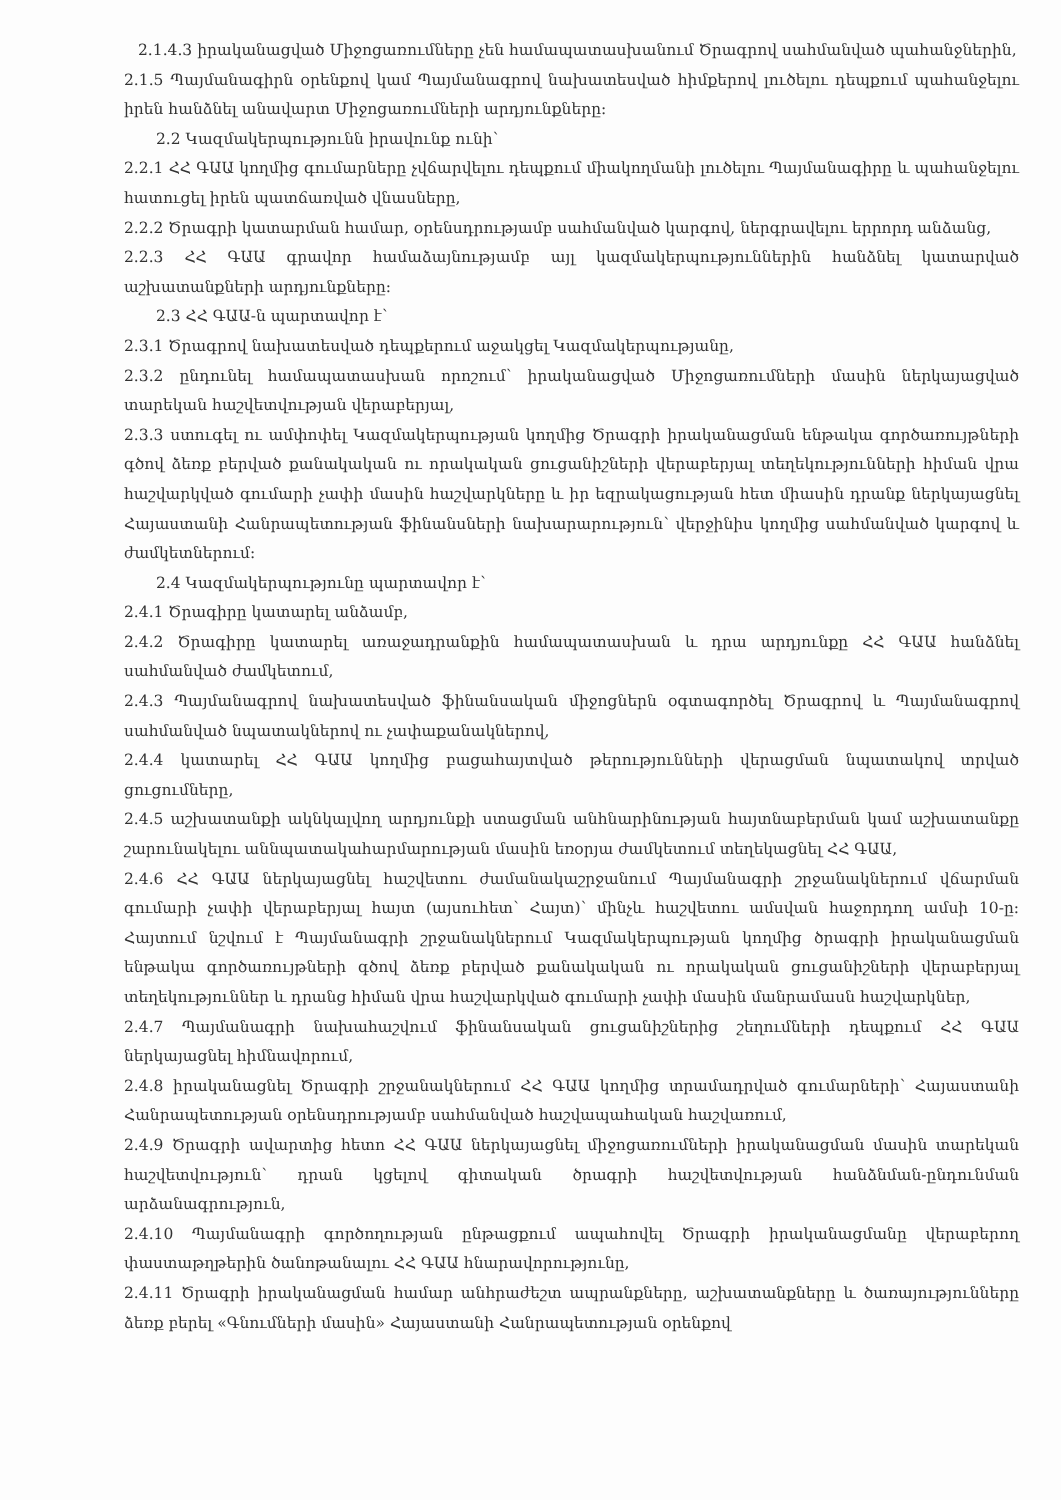2.1.4.3 իրականացված Միջոցառումները չեն համապատասխանում Ծրագրով սահմանված պահանջներին,
2.1.5 Պայմանագիրն օրենքով կամ Պայմանագրով նախատեսված հիմքերով լուծելու դեպքում պահանջելու իրեն հանձնել անավարտ Միջոցառումների արդյունքները:
2.2 Կազմակերպությունն իրավունք ունի՝
2.2.1 ՀՀ ԳԱԱ կողմից գումարները չվճարվելու դեպքում միակողմանի լուծելու Պայմանագիրը և պահանջելու հատուցել իրեն պատճառված վնասները,
2.2.2 Ծրագրի կատարման համար, օրենսդրությամբ սահմանված կարգով, ներգրավելու երրորդ անձանց,
2.2.3 ՀՀ ԳԱԱ գրավոր համաձայնությամբ այլ կազմակերպություններին հանձնել կատարված աշխատանքների արդյունքները:
2.3 ՀՀ ԳԱԱ-ն պարտավոր է՝
2.3.1 Ծրագրով նախատեսված դեպքերում աջակցել Կազմակերպությանը,
2.3.2 ընդունել համապատասխան որոշում՝ իրականացված Միջոցառումների մասին ներկայացված տարեկան հաշվետվության վերաբերյալ,
2.3.3 ստուգել ու ամփոփել Կազմակերպության կողմից Ծրագրի իրականացման ենթակա գործառույթների գծով ձեռք բերված քանակական ու որակական ցուցանիշների վերաբերյալ տեղեկությունների հիման վրա հաշվարկված գումարի չափի մասին հաշվարկները և իր եզրակացության հետ միասին դրանք ներկայացնել Հայաստանի Հանրապետության ֆինանսների նախարարություն՝ վերջինիս կողմից սահմանված կարգով և ժամկետներում:
2.4 Կազմակերպությունը պարտավոր է՝
2.4.1 Ծրագիրը կատարել անձամբ,
2.4.2 Ծրագիրը կատարել առաջադրանքին համապատասխան և դրա արդյունքը ՀՀ ԳԱԱ հանձնել սահմանված ժամկետում,
2.4.3 Պայմանագրով նախատեսված ֆինանսական միջոցներն օգտագործել Ծրագրով և Պայմանագրով սահմանված նպատակներով ու չափաքանակներով,
2.4.4 կատարել ՀՀ ԳԱԱ կողմից բացահայտված թերությունների վերացման նպատակով տրված ցուցումները,
2.4.5 աշխատանքի ակնկալվող արդյունքի ստացման անհնարինության հայտնաբերման կամ աշխատանքը շարունակելու աննպատակահարմարության մասին եռօրյա ժամկետում տեղեկացնել ՀՀ ԳԱԱ,
2.4.6 ՀՀ ԳԱԱ ներկայացնել հաշվետու ժամանակաշրջանում Պայմանագրի շրջանակներում վճարման գումարի չափի վերաբերյալ հայտ (այսուհետ՝ Հայտ)՝ մինչև հաշվետու ամսվան հաջորդող ամսի 10-ը: Հայտում նշվում է Պայմանագրի շրջանակներում Կազմակերպության կողմից ծրագրի իրականացման ենթակա գործառույթների գծով ձեռք բերված քանակական ու որակական ցուցանիշների վերաբերյալ տեղեկություններ և դրանց հիման վրա հաշվարկված գումարի չափի մասին մանրամասն հաշվարկներ,
2.4.7 Պայմանագրի նախահաշվում ֆինանսական ցուցանիշներից շեղումների դեպքում ՀՀ ԳԱԱ ներկայացնել հիմնավորում,
2.4.8 իրականացնել Ծրագրի շրջանակներում ՀՀ ԳԱԱ կողմից տրամադրված գումարների՝ Հայաստանի Հանրապետության օրենսդրությամբ սահմանված հաշվապահական հաշվառում,
2.4.9 Ծրագրի ավարտից հետո ՀՀ ԳԱԱ ներկայացնել միջոցառումների իրականացման մասին տարեկան հաշվետվություն՝ դրան կցելով գիտական ծրագրի հաշվետվության հանձնման-ընդունման արձանագրություն,
2.4.10 Պայմանագրի գործողության ընթացքում ապահովել Ծրագրի իրականացմանը վերաբերող փաստաթղթերին ծանոթանալու ՀՀ ԳԱԱ հնարավորությունը,
2.4.11 Ծրագրի իրականացման համար անհրաժեշտ ապրանքները, աշխատանքները և ծառայությունները ձեռք բերել «Գնումների մասին» Հայաստանի Հանրապետության օրենքով